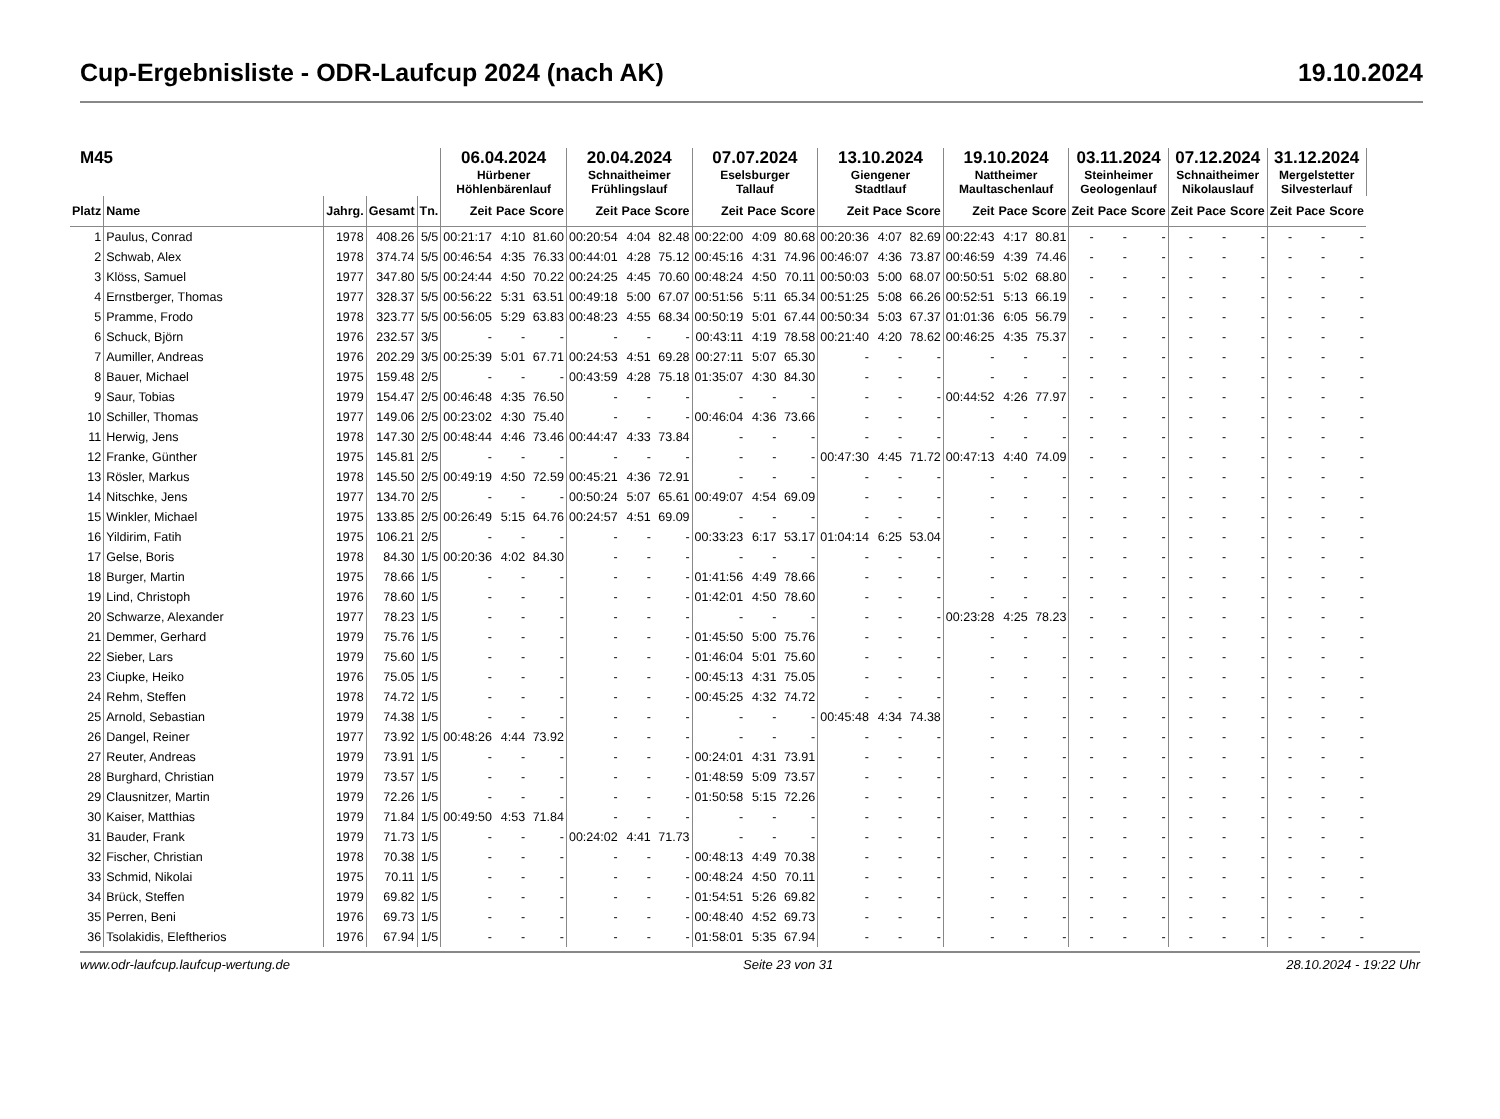Cup-Ergebnisliste - ODR-Laufcup 2024 (nach AK) 19.10.2024
| M45 | | | | | 06.04.2024 Hürbener Höhlenbärenlauf | | | 20.04.2024 Schnaitheimer Frühlingslauf | | | 07.07.2024 Eselsburger Tallauf | | | 13.10.2024 Giengener Stadtlauf | | | 19.10.2024 Nattheimer Maultaschenlauf | | | 03.11.2024 Steinheimer Geologenlauf | | | 07.12.2024 Schnaitheimer Nikolauslauf | | | 31.12.2024 Mergelstetter Silvesterlauf | | |
| --- | --- | --- | --- | --- | --- | --- | --- | --- | --- | --- | --- | --- | --- | --- | --- | --- | --- | --- | --- | --- | --- | --- | --- | --- | --- | --- | --- | --- |
| Platz | Name | Jahrg. | Gesamt | Tn. | Zeit | Pace | Score | Zeit | Pace | Score | Zeit | Pace | Score | Zeit | Pace | Score | Zeit | Pace | Score | Zeit | Pace | Score | Zeit | Pace | Score | Zeit | Pace | Score |
| 1 | Paulus, Conrad | 1978 | 408.26 | 5/5 | 00:21:17 | 4:10 | 81.60 | 00:20:54 | 4:04 | 82.48 | 00:22:00 | 4:09 | 80.68 | 00:20:36 | 4:07 | 82.69 | 00:22:43 | 4:17 | 80.81 | - | - | - | - | - | - | - | - | - |
| 2 | Schwab, Alex | 1978 | 374.74 | 5/5 | 00:46:54 | 4:35 | 76.33 | 00:44:01 | 4:28 | 75.12 | 00:45:16 | 4:31 | 74.96 | 00:46:07 | 4:36 | 73.87 | 00:46:59 | 4:39 | 74.46 | - | - | - | - | - | - | - | - | - |
| 3 | Klöss, Samuel | 1977 | 347.80 | 5/5 | 00:24:44 | 4:50 | 70.22 | 00:24:25 | 4:45 | 70.60 | 00:48:24 | 4:50 | 70.11 | 00:50:03 | 5:00 | 68.07 | 00:50:51 | 5:02 | 68.80 | - | - | - | - | - | - | - | - | - |
| 4 | Ernstberger, Thomas | 1977 | 328.37 | 5/5 | 00:56:22 | 5:31 | 63.51 | 00:49:18 | 5:00 | 67.07 | 00:51:56 | 5:11 | 65.34 | 00:51:25 | 5:08 | 66.26 | 00:52:51 | 5:13 | 66.19 | - | - | - | - | - | - | - | - | - |
| 5 | Pramme, Frodo | 1978 | 323.77 | 5/5 | 00:56:05 | 5:29 | 63.83 | 00:48:23 | 4:55 | 68.34 | 00:50:19 | 5:01 | 67.44 | 00:50:34 | 5:03 | 67.37 | 01:01:36 | 6:05 | 56.79 | - | - | - | - | - | - | - | - | - |
| 6 | Schuck, Björn | 1976 | 232.57 | 3/5 | - | - | - | - | - | - | 00:43:11 | 4:19 | 78.58 | 00:21:40 | 4:20 | 78.62 | 00:46:25 | 4:35 | 75.37 | - | - | - | - | - | - | - | - | - |
| 7 | Aumiller, Andreas | 1976 | 202.29 | 3/5 | 00:25:39 | 5:01 | 67.71 | 00:24:53 | 4:51 | 69.28 | 00:27:11 | 5:07 | 65.30 | - | - | - | - | - | - | - | - | - | - | - | - | - | - | - |
| 8 | Bauer, Michael | 1975 | 159.48 | 2/5 | - | - | - | 00:43:59 | 4:28 | 75.18 | 01:35:07 | 4:30 | 84.30 | - | - | - | - | - | - | - | - | - | - | - | - | - | - | - |
| 9 | Saur, Tobias | 1979 | 154.47 | 2/5 | 00:46:48 | 4:35 | 76.50 | - | - | - | - | - | - | - | - | - | 00:44:52 | 4:26 | 77.97 | - | - | - | - | - | - | - | - | - |
| 10 | Schiller, Thomas | 1977 | 149.06 | 2/5 | 00:23:02 | 4:30 | 75.40 | - | - | - | 00:46:04 | 4:36 | 73.66 | - | - | - | - | - | - | - | - | - | - | - | - | - | - | - |
| 11 | Herwig, Jens | 1978 | 147.30 | 2/5 | 00:48:44 | 4:46 | 73.46 | 00:44:47 | 4:33 | 73.84 | - | - | - | - | - | - | - | - | - | - | - | - | - | - | - | - | - | - |
| 12 | Franke, Günther | 1975 | 145.81 | 2/5 | - | - | - | - | - | - | - | - | - | 00:47:30 | 4:45 | 71.72 | 00:47:13 | 4:40 | 74.09 | - | - | - | - | - | - | - | - | - |
| 13 | Rösler, Markus | 1978 | 145.50 | 2/5 | 00:49:19 | 4:50 | 72.59 | 00:45:21 | 4:36 | 72.91 | - | - | - | - | - | - | - | - | - | - | - | - | - | - | - | - | - | - |
| 14 | Nitschke, Jens | 1977 | 134.70 | 2/5 | - | - | - | 00:50:24 | 5:07 | 65.61 | 00:49:07 | 4:54 | 69.09 | - | - | - | - | - | - | - | - | - | - | - | - | - | - | - |
| 15 | Winkler, Michael | 1975 | 133.85 | 2/5 | 00:26:49 | 5:15 | 64.76 | 00:24:57 | 4:51 | 69.09 | - | - | - | - | - | - | - | - | - | - | - | - | - | - | - | - | - | - |
| 16 | Yildirim, Fatih | 1975 | 106.21 | 2/5 | - | - | - | - | - | - | 00:33:23 | 6:17 | 53.17 | 01:04:14 | 6:25 | 53.04 | - | - | - | - | - | - | - | - | - | - | - | - |
| 17 | Gelse, Boris | 1978 | 84.30 | 1/5 | 00:20:36 | 4:02 | 84.30 | - | - | - | - | - | - | - | - | - | - | - | - | - | - | - | - | - | - | - | - | - |
| 18 | Burger, Martin | 1975 | 78.66 | 1/5 | - | - | - | - | - | - | 01:41:56 | 4:49 | 78.66 | - | - | - | - | - | - | - | - | - | - | - | - | - | - | - |
| 19 | Lind, Christoph | 1976 | 78.60 | 1/5 | - | - | - | - | - | - | 01:42:01 | 4:50 | 78.60 | - | - | - | - | - | - | - | - | - | - | - | - | - | - | - |
| 20 | Schwarze, Alexander | 1977 | 78.23 | 1/5 | - | - | - | - | - | - | - | - | - | - | - | - | 00:23:28 | 4:25 | 78.23 | - | - | - | - | - | - | - | - | - |
| 21 | Demmer, Gerhard | 1979 | 75.76 | 1/5 | - | - | - | - | - | - | 01:45:50 | 5:00 | 75.76 | - | - | - | - | - | - | - | - | - | - | - | - | - | - | - |
| 22 | Sieber, Lars | 1979 | 75.60 | 1/5 | - | - | - | - | - | - | 01:46:04 | 5:01 | 75.60 | - | - | - | - | - | - | - | - | - | - | - | - | - | - | - |
| 23 | Ciupke, Heiko | 1976 | 75.05 | 1/5 | - | - | - | - | - | - | 00:45:13 | 4:31 | 75.05 | - | - | - | - | - | - | - | - | - | - | - | - | - | - | - |
| 24 | Rehm, Steffen | 1978 | 74.72 | 1/5 | - | - | - | - | - | - | 00:45:25 | 4:32 | 74.72 | - | - | - | - | - | - | - | - | - | - | - | - | - | - | - |
| 25 | Arnold, Sebastian | 1979 | 74.38 | 1/5 | - | - | - | - | - | - | - | - | - | 00:45:48 | 4:34 | 74.38 | - | - | - | - | - | - | - | - | - | - | - | - |
| 26 | Dangel, Reiner | 1977 | 73.92 | 1/5 | 00:48:26 | 4:44 | 73.92 | - | - | - | - | - | - | - | - | - | - | - | - | - | - | - | - | - | - | - | - | - |
| 27 | Reuter, Andreas | 1979 | 73.91 | 1/5 | - | - | - | - | - | - | 00:24:01 | 4:31 | 73.91 | - | - | - | - | - | - | - | - | - | - | - | - | - | - | - |
| 28 | Burghard, Christian | 1979 | 73.57 | 1/5 | - | - | - | - | - | - | 01:48:59 | 5:09 | 73.57 | - | - | - | - | - | - | - | - | - | - | - | - | - | - | - |
| 29 | Clausnitzer, Martin | 1979 | 72.26 | 1/5 | - | - | - | - | - | - | 01:50:58 | 5:15 | 72.26 | - | - | - | - | - | - | - | - | - | - | - | - | - | - | - |
| 30 | Kaiser, Matthias | 1979 | 71.84 | 1/5 | 00:49:50 | 4:53 | 71.84 | - | - | - | - | - | - | - | - | - | - | - | - | - | - | - | - | - | - | - | - | - |
| 31 | Bauder, Frank | 1979 | 71.73 | 1/5 | - | - | - | 00:24:02 | 4:41 | 71.73 | - | - | - | - | - | - | - | - | - | - | - | - | - | - | - | - | - | - |
| 32 | Fischer, Christian | 1978 | 70.38 | 1/5 | - | - | - | - | - | - | 00:48:13 | 4:49 | 70.38 | - | - | - | - | - | - | - | - | - | - | - | - | - | - | - |
| 33 | Schmid, Nikolai | 1975 | 70.11 | 1/5 | - | - | - | - | - | - | 00:48:24 | 4:50 | 70.11 | - | - | - | - | - | - | - | - | - | - | - | - | - | - | - |
| 34 | Brück, Steffen | 1979 | 69.82 | 1/5 | - | - | - | - | - | - | 01:54:51 | 5:26 | 69.82 | - | - | - | - | - | - | - | - | - | - | - | - | - | - | - |
| 35 | Perren, Beni | 1976 | 69.73 | 1/5 | - | - | - | - | - | - | 00:48:40 | 4:52 | 69.73 | - | - | - | - | - | - | - | - | - | - | - | - | - | - | - |
| 36 | Tsolakidis, Eleftherios | 1976 | 67.94 | 1/5 | - | - | - | - | - | - | 01:58:01 | 5:35 | 67.94 | - | - | - | - | - | - | - | - | - | - | - | - | - | - | - |
www.odr-laufcup.laufcup-wertung.de Seite 23 von 31 28.10.2024 - 19:22 Uhr